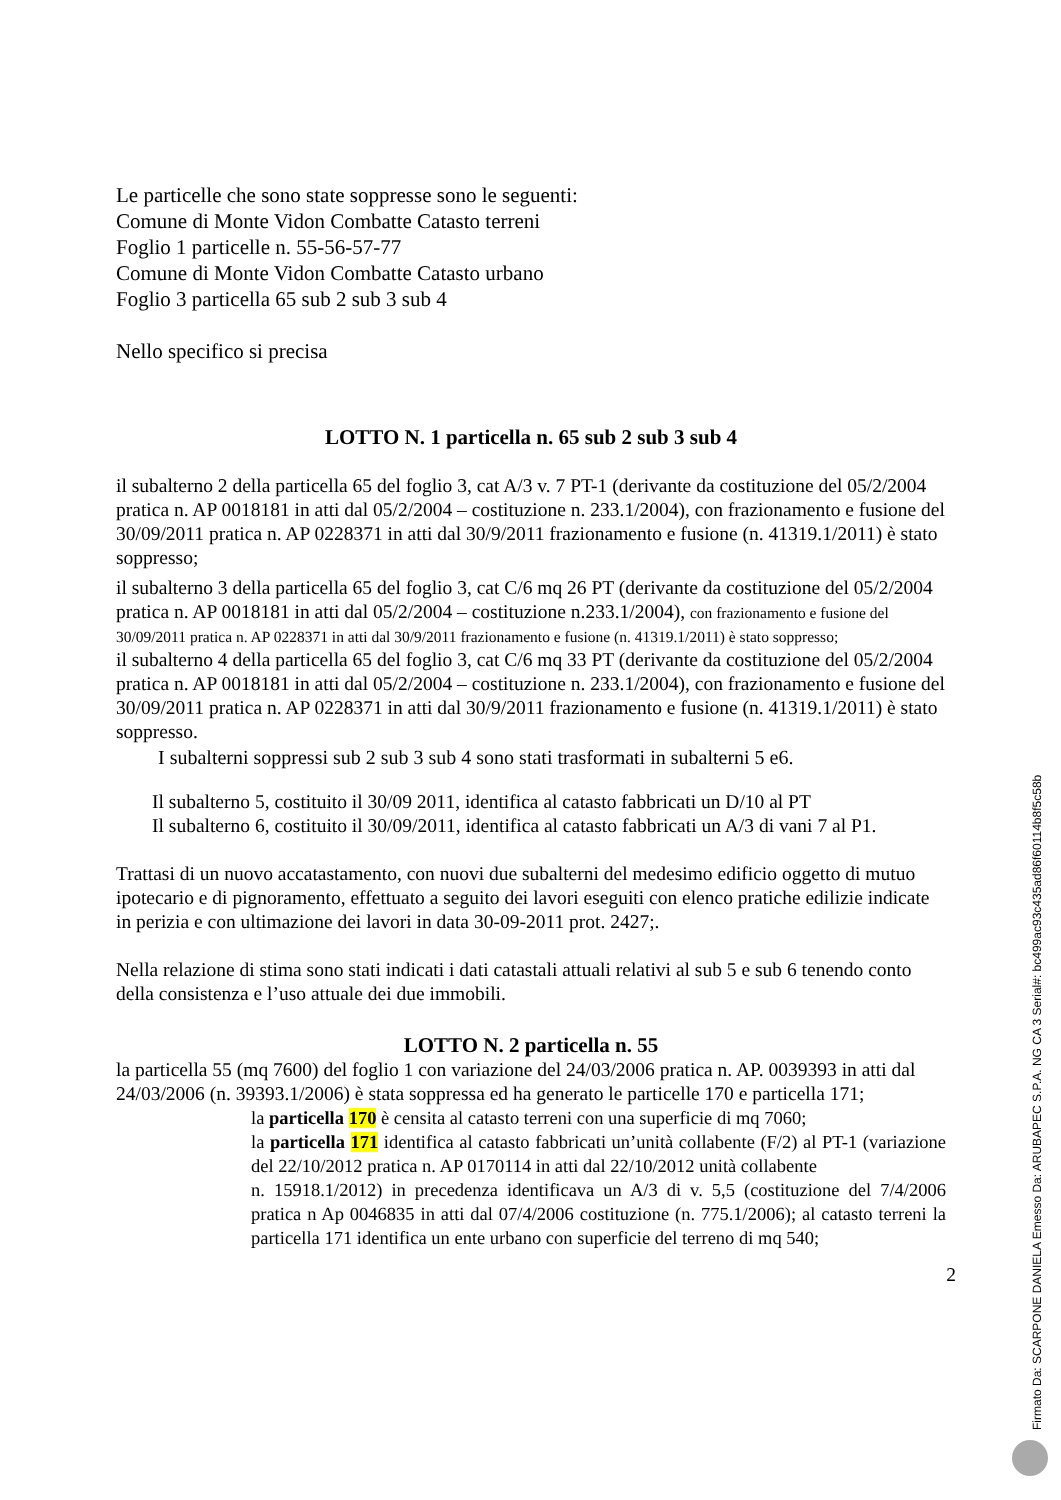Le particelle che sono state soppresse sono le seguenti:
Comune di Monte Vidon Combatte Catasto terreni
Foglio 1 particelle n. 55-56-57-77
Comune di Monte Vidon Combatte Catasto urbano
Foglio 3 particella 65 sub 2 sub 3 sub 4
Nello specifico si precisa
LOTTO N. 1 particella n. 65 sub 2 sub 3 sub 4
il subalterno 2 della particella 65 del foglio 3, cat A/3 v. 7 PT-1 (derivante da costituzione del 05/2/2004 pratica n. AP 0018181 in atti dal 05/2/2004 – costituzione n. 233.1/2004), con frazionamento e fusione del 30/09/2011 pratica n. AP 0228371 in atti dal 30/9/2011 frazionamento e fusione (n. 41319.1/2011) è stato soppresso;
il subalterno 3 della particella 65 del foglio 3, cat C/6 mq 26 PT (derivante da costituzione del 05/2/2004 pratica n. AP 0018181 in atti dal 05/2/2004 – costituzione n.233.1/2004), con frazionamento e fusione del 30/09/2011 pratica n. AP 0228371 in atti dal 30/9/2011 frazionamento e fusione (n. 41319.1/2011) è stato soppresso;
il subalterno 4 della particella 65 del foglio 3, cat C/6 mq 33 PT (derivante da costituzione del 05/2/2004 pratica n. AP 0018181 in atti dal 05/2/2004 – costituzione n. 233.1/2004), con frazionamento e fusione del 30/09/2011 pratica n. AP 0228371 in atti dal 30/9/2011 frazionamento e fusione (n. 41319.1/2011) è stato soppresso.
I subalterni soppressi sub 2 sub 3 sub 4 sono stati trasformati in subalterni 5 e6.
Il subalterno 5, costituito il 30/09 2011, identifica al catasto fabbricati un D/10 al PT
Il subalterno 6, costituito il 30/09/2011, identifica al catasto fabbricati un A/3 di vani 7 al P1.
Trattasi di un nuovo accatastamento, con nuovi due subalterni del medesimo edificio oggetto di mutuo ipotecario e di pignoramento, effettuato a seguito dei lavori eseguiti con elenco pratiche edilizie indicate in perizia e con ultimazione dei lavori in data 30-09-2011 prot. 2427;.
Nella relazione di stima sono stati indicati i dati catastali attuali relativi al sub 5 e sub 6 tenendo conto della consistenza e l’uso attuale dei due immobili.
LOTTO N. 2 particella n. 55
la particella 55 (mq 7600) del foglio 1 con variazione del 24/03/2006 pratica n. AP. 0039393 in atti dal 24/03/2006 (n. 39393.1/2006) è stata soppressa ed ha generato le particelle 170 e particella 171;
la particella 170 è censita al catasto terreni con una superficie di mq 7060;
la particella 171 identifica al catasto fabbricati un’unità collabente (F/2) al PT-1 (variazione del 22/10/2012 pratica n. AP 0170114 in atti dal 22/10/2012 unità collabente
n. 15918.1/2012) in precedenza identificava un A/3 di v. 5,5 (costituzione del 7/4/2006 pratica n Ap 0046835 in atti dal 07/4/2006 costituzione (n. 775.1/2006); al catasto terreni la particella 171 identifica un ente urbano con superficie del terreno di mq 540;
2
Firmato Da: SCARPONE DANIELA Emesso Da: ARUBAPEC S.P.A. NG CA 3 Serial#: bc499ac93c435ad86f60114b8f5c58b